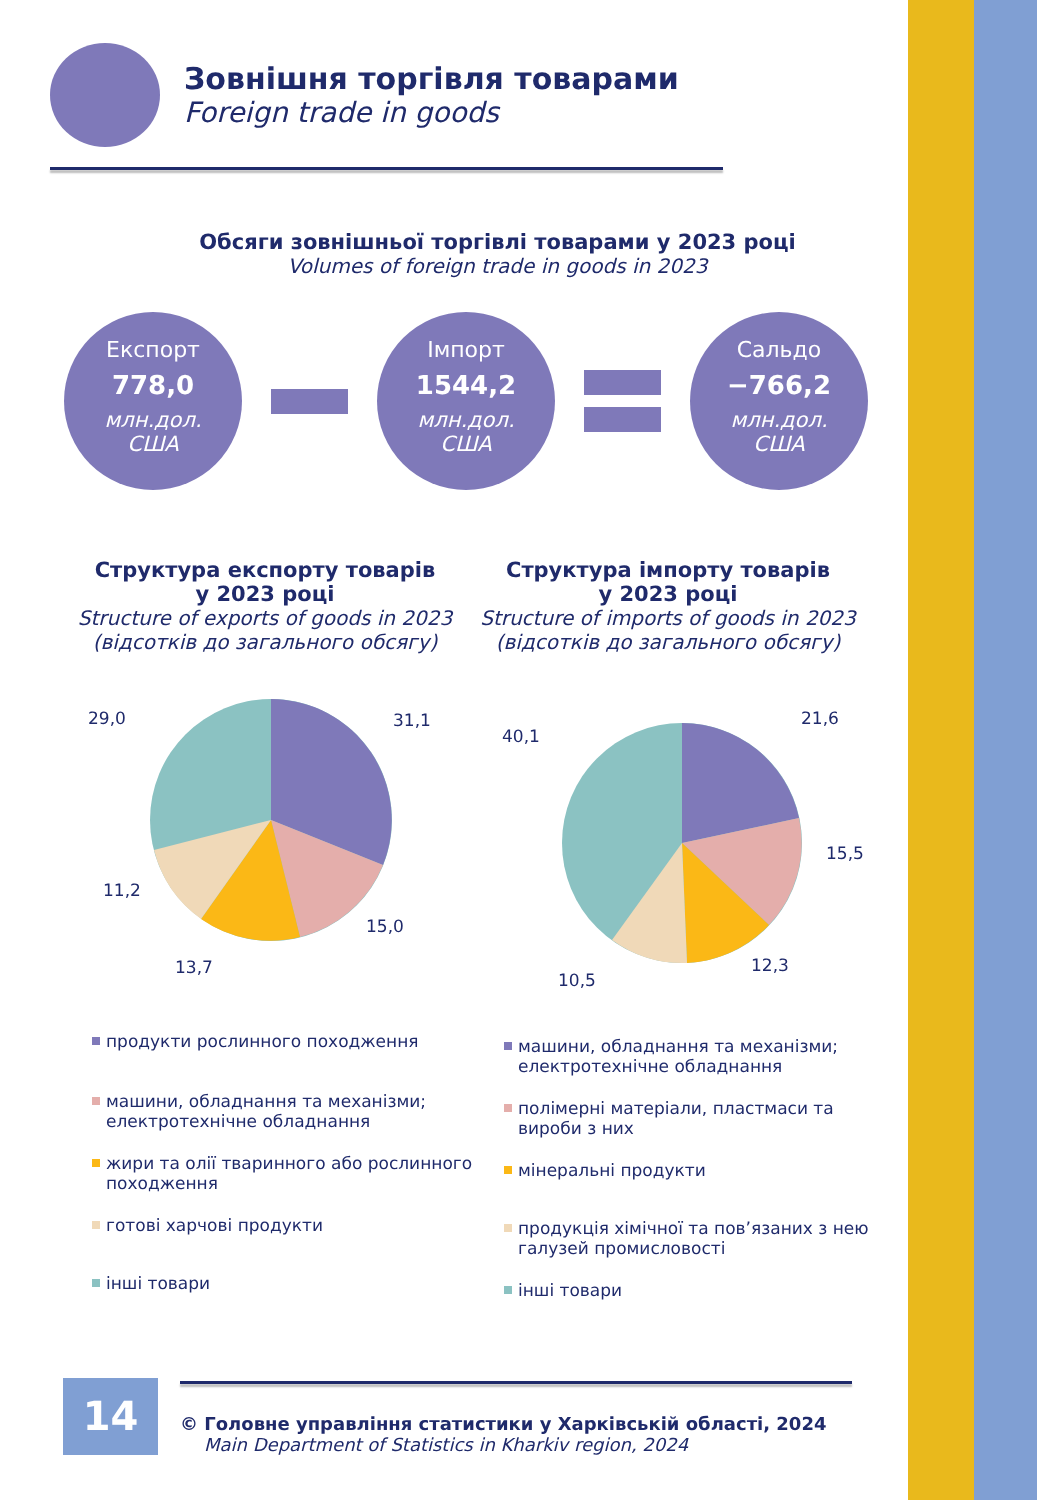Зовнішня торгівля товарами
Foreign trade in goods
Обсяги зовнішньої торгівлі товарами у 2023 році
Volumes of foreign trade in goods in 2023
Експорт
778,0
млн.дол.
США
Імпорт
1544,2
млн.дол.
США
Сальдо
−766,2
млн.дол.
США
Структура експорту товарів
у 2023 році
Structure of exports of goods in 2023
(відсотків до загального обсягу)
Структура імпорту товарів
у 2023 році
Structure of imports of goods in 2023
(відсотків до загального обсягу)
31,1
15,0
13,7
11,2
29,0
21,6
15,5
12,3
10,5
40,1
продукти рослинного походження
машини, обладнання та механізми; електротехнічне обладнання
жири та олії тваринного або рослинного походження
готові харчові продукти
інші товари
машини, обладнання та механізми; електротехнічне обладнання
полімерні матеріали, пластмаси та вироби з них
мінеральні продукти
продукція хімічної та пов’язаних з нею галузей промисловості
інші товари
14
© Головне управління статистики у Харківській області, 2024
Main Department of Statistics in Kharkiv region, 2024